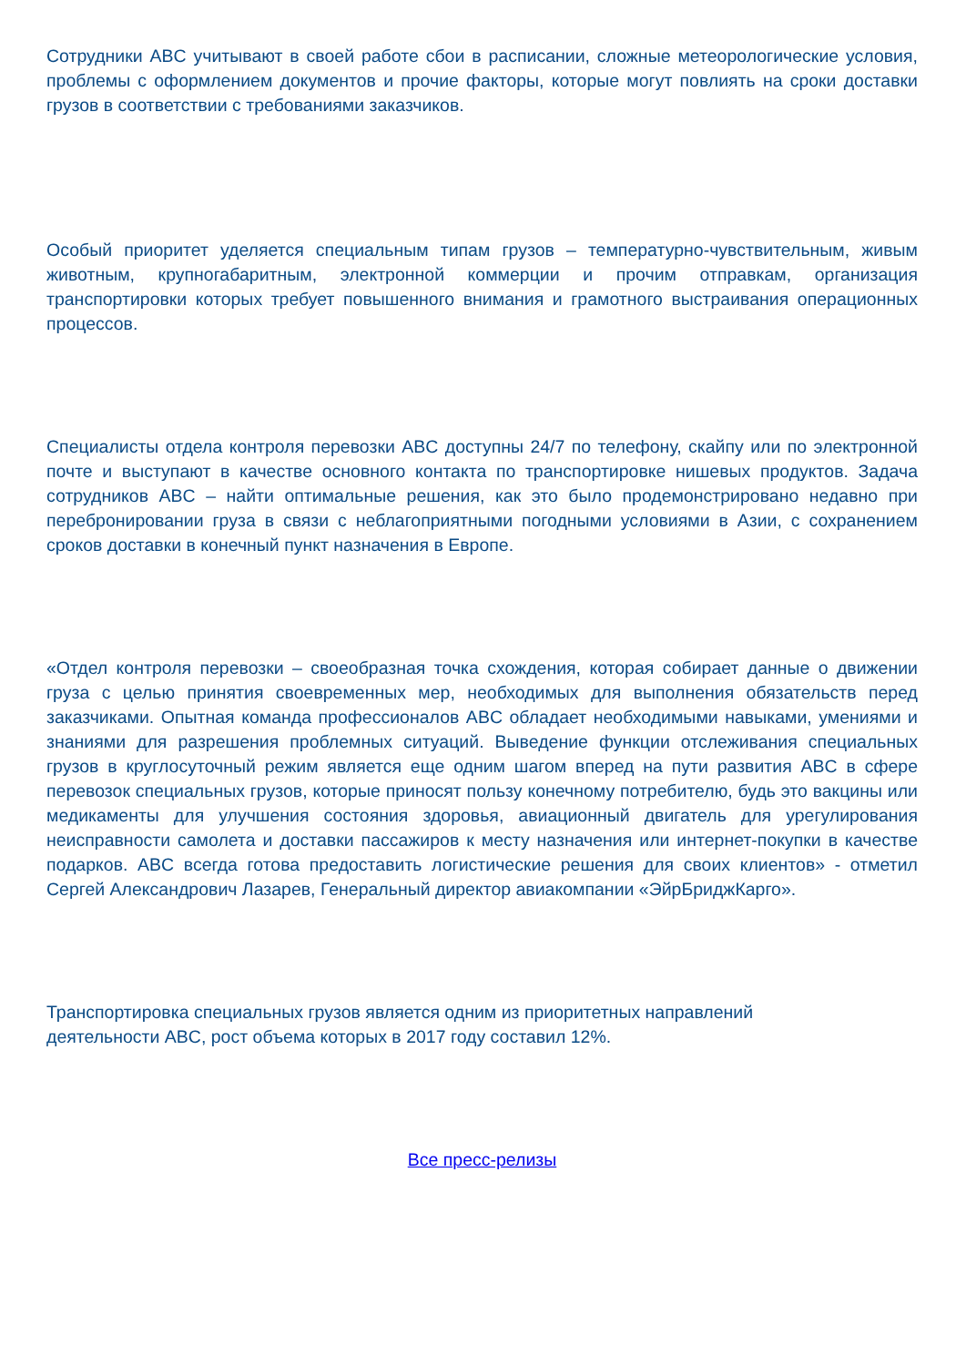Сотрудники ABC учитывают в своей работе сбои в расписании, сложные метеорологические условия, проблемы с оформлением документов и прочие факторы, которые могут повлиять на сроки доставки грузов в соответствии с требованиями заказчиков.
Особый приоритет уделяется специальным типам грузов – температурно-чувствительным, живым животным, крупногабаритным, электронной коммерции и прочим отправкам, организация транспортировки которых требует повышенного внимания и грамотного выстраивания операционных процессов.
Специалисты отдела контроля перевозки ABC доступны 24/7 по телефону, скайпу или по электронной почте и выступают в качестве основного контакта по транспортировке нишевых продуктов. Задача сотрудников ABC – найти оптимальные решения, как это было продемонстрировано недавно при перебронировании груза в связи с неблагоприятными погодными условиями в Азии, с сохранением сроков доставки в конечный пункт назначения в Европе.
«Отдел контроля перевозки – своеобразная точка схождения, которая собирает данные о движении груза с целью принятия своевременных мер, необходимых для выполнения обязательств перед заказчиками. Опытная команда профессионалов ABC обладает необходимыми навыками, умениями и знаниями для разрешения проблемных ситуаций. Выведение функции отслеживания специальных грузов в круглосуточный режим является еще одним шагом вперед на пути развития ABC в сфере перевозок специальных грузов, которые приносят пользу конечному потребителю, будь это вакцины или медикаменты для улучшения состояния здоровья, авиационный двигатель для урегулирования неисправности самолета и доставки пассажиров к месту назначения или интернет-покупки в качестве подарков. ABC всегда готова предоставить логистические решения для своих клиентов» - отметил Сергей Александрович Лазарев, Генеральный директор авиакомпании «ЭйрБриджКарго».
Транспортировка специальных грузов является одним из приоритетных направлений
деятельности ABC, рост объема которых в 2017 году составил 12%.
Все пресс-релизы